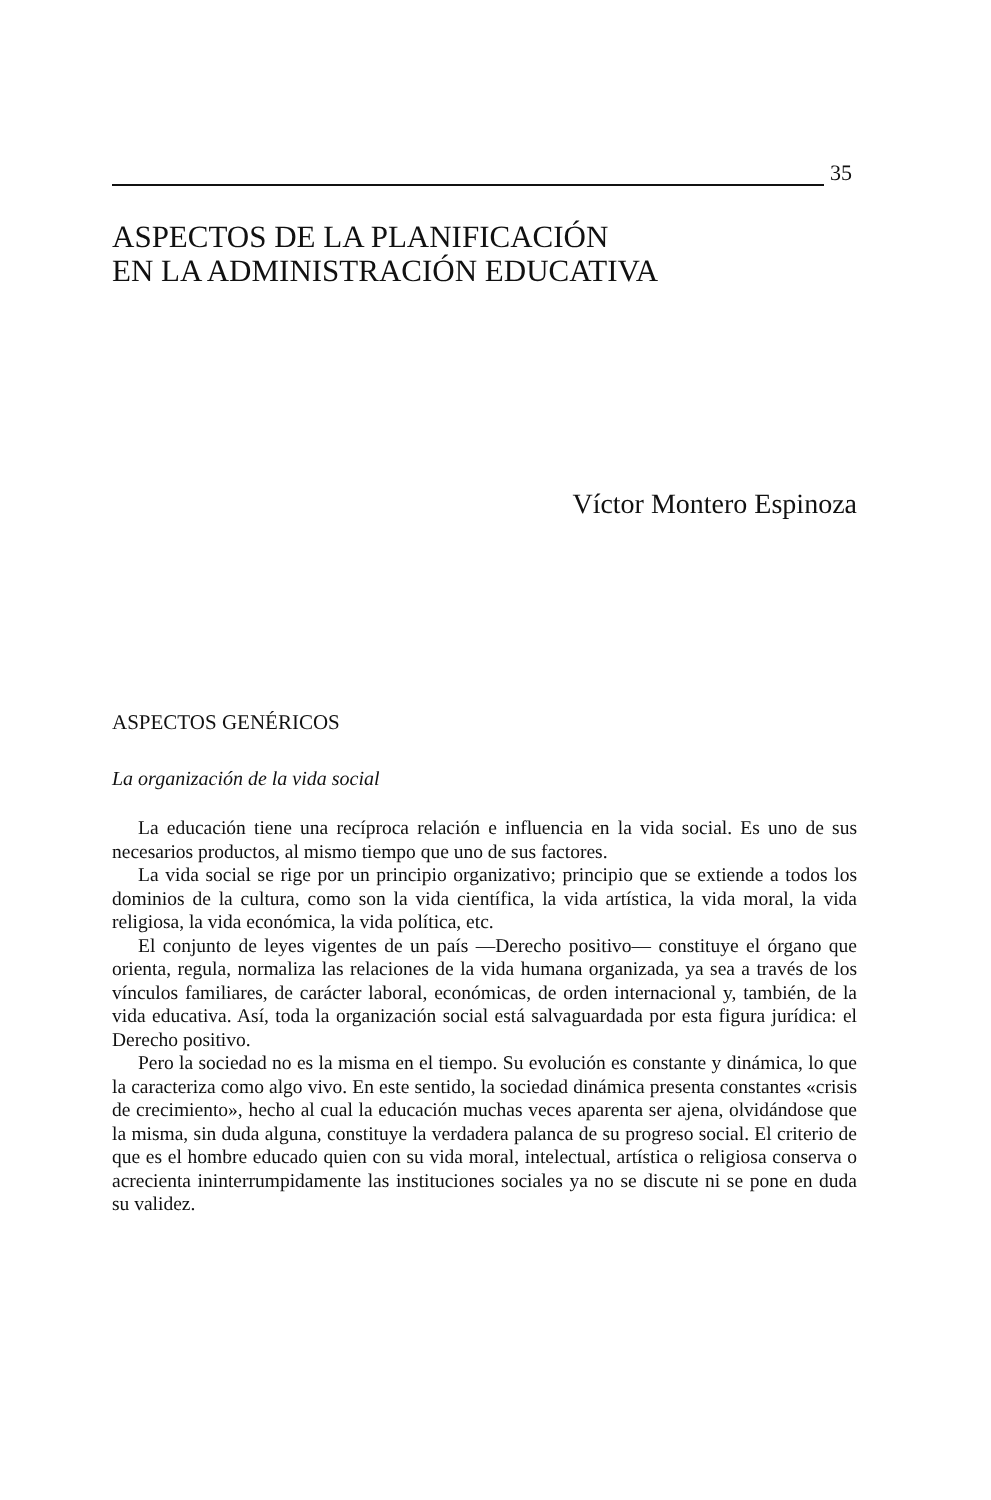35
ASPECTOS DE LA PLANIFICACIÓN
EN LA ADMINISTRACIÓN EDUCATIVA
Víctor Montero Espinoza
ASPECTOS GENÉRICOS
La organización de la vida social
La educación tiene una recíproca relación e influencia en la vida social. Es uno de sus necesarios productos, al mismo tiempo que uno de sus factores.
La vida social se rige por un principio organizativo; principio que se extiende a todos los dominios de la cultura, como son la vida científica, la vida artística, la vida moral, la vida religiosa, la vida económica, la vida política, etc.
El conjunto de leyes vigentes de un país —Derecho positivo— constituye el órgano que orienta, regula, normaliza las relaciones de la vida humana organizada, ya sea a través de los vínculos familiares, de carácter laboral, económicas, de orden internacional y, también, de la vida educativa. Así, toda la organización social está salvaguardada por esta figura jurídica: el Derecho positivo.
Pero la sociedad no es la misma en el tiempo. Su evolución es constante y dinámica, lo que la caracteriza como algo vivo. En este sentido, la sociedad dinámica presenta constantes «crisis de crecimiento», hecho al cual la educación muchas veces aparenta ser ajena, olvidándose que la misma, sin duda alguna, constituye la verdadera palanca de su progreso social. El criterio de que es el hombre educado quien con su vida moral, intelectual, artística o religiosa conserva o acrecienta ininterrumpidamente las instituciones sociales ya no se discute ni se pone en duda su validez.